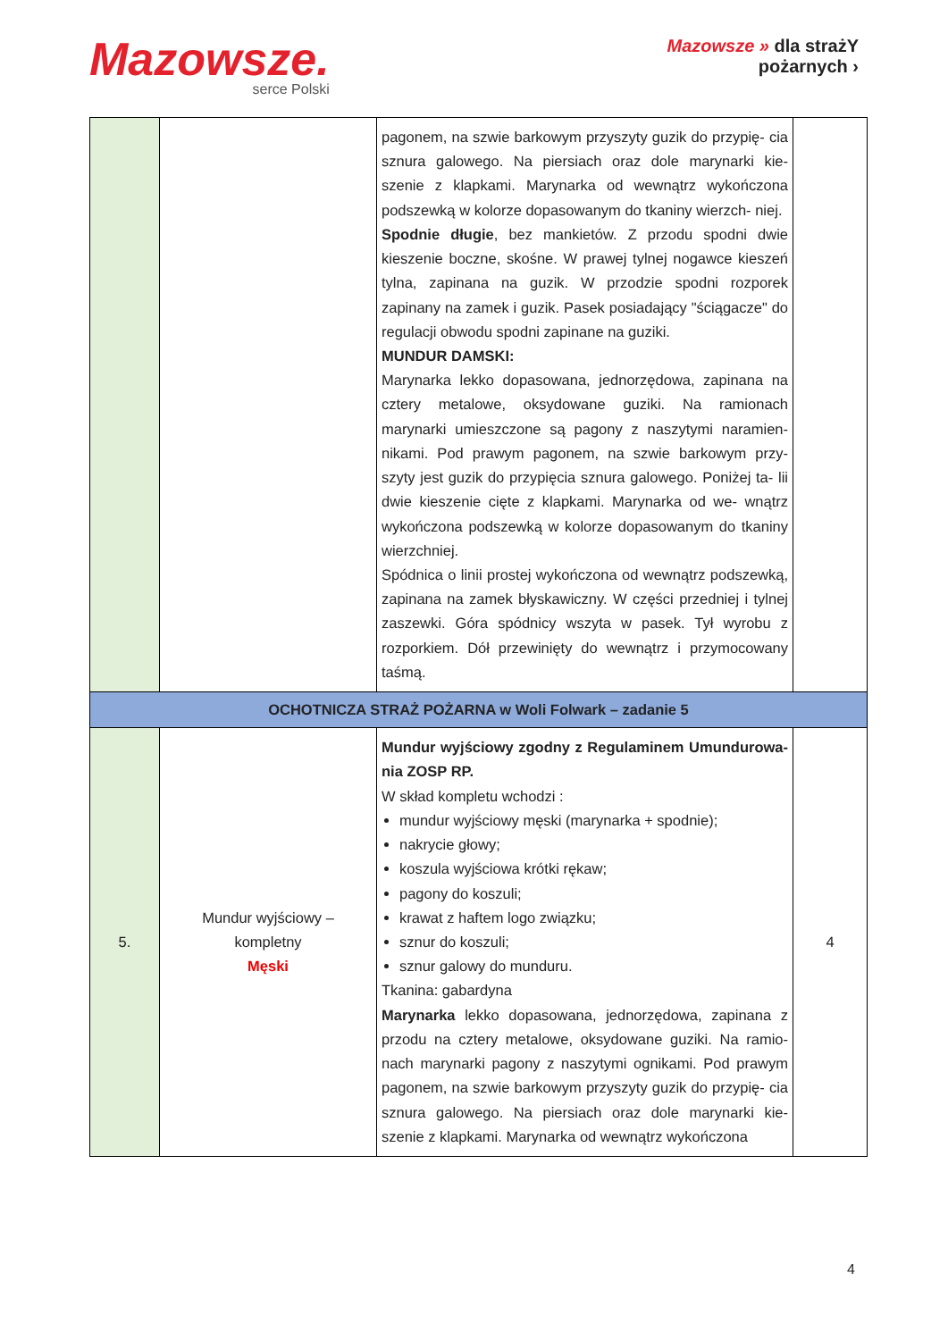Mazowsze.
serce Polski
Mazowsze » dla strażY
pożarnych ›
| | | pagonem, na szwie barkowym przyszyty guzik do przypię- cia sznura galowego. Na piersiach oraz dole marynarki kie- szenie z klapkami. Marynarka od wewnątrz wykończona podszewką w kolorze dopasowanym do tkaniny wierzch- niej. Spodnie długie , bez mankietów. Z przodu spodni dwie kieszenie boczne, skośne. W prawej tylnej nogawce kieszeń tylna, zapinana na guzik. W przodzie spodni rozporek zapinany na zamek i guzik. Pasek posiadający "ściągacze" do regulacji obwodu spodni zapinane na guziki. MUNDUR DAMSKI: Marynarka lekko dopasowana, jednorzędowa, zapinana na cztery metalowe, oksydowane guziki. Na ramionach marynarki umieszczone są pagony z naszytymi naramien- nikami. Pod prawym pagonem, na szwie barkowym przy- szyty jest guzik do przypięcia sznura galowego. Poniżej ta- lii dwie kieszenie cięte z klapkami. Marynarka od we- wnątrz wykończona podszewką w kolorze dopasowanym do tkaniny wierzchniej. Spódnica o linii prostej wykończona od wewnątrz podszewką, zapinana na zamek błyskawiczny. W części przedniej i tylnej zaszewki. Góra spódnicy wszyta w pasek. Tył wyrobu z rozporkiem. Dół przewinięty do wewnątrz i przymocowany taśmą. | |
| OCHOTNICZA STRAŻ POŻARNA w Woli Folwark – zadanie 5 | | | |
| 5. | Mundur wyjściowy – kompletny Męski | Mundur wyjściowy zgodny z Regulaminem Umundurowa- nia ZOSP RP. W skład kompletu wchodzi : mundur wyjściowy męski (marynarka + spodnie); nakrycie głowy; koszula wyjściowa krótki rękaw; pagony do koszuli; krawat z haftem logo związku; sznur do koszuli; sznur galowy do munduru. Tkanina: gabardyna Marynarka lekko dopasowana, jednorzędowa, zapinana z przodu na cztery metalowe, oksydowane guziki. Na ramio- nach marynarki pagony z naszytymi ognikami. Pod prawym pagonem, na szwie barkowym przyszyty guzik do przypię- cia sznura galowego. Na piersiach oraz dole marynarki kie- szenie z klapkami. Marynarka od wewnątrz wykończona | 4 |
4